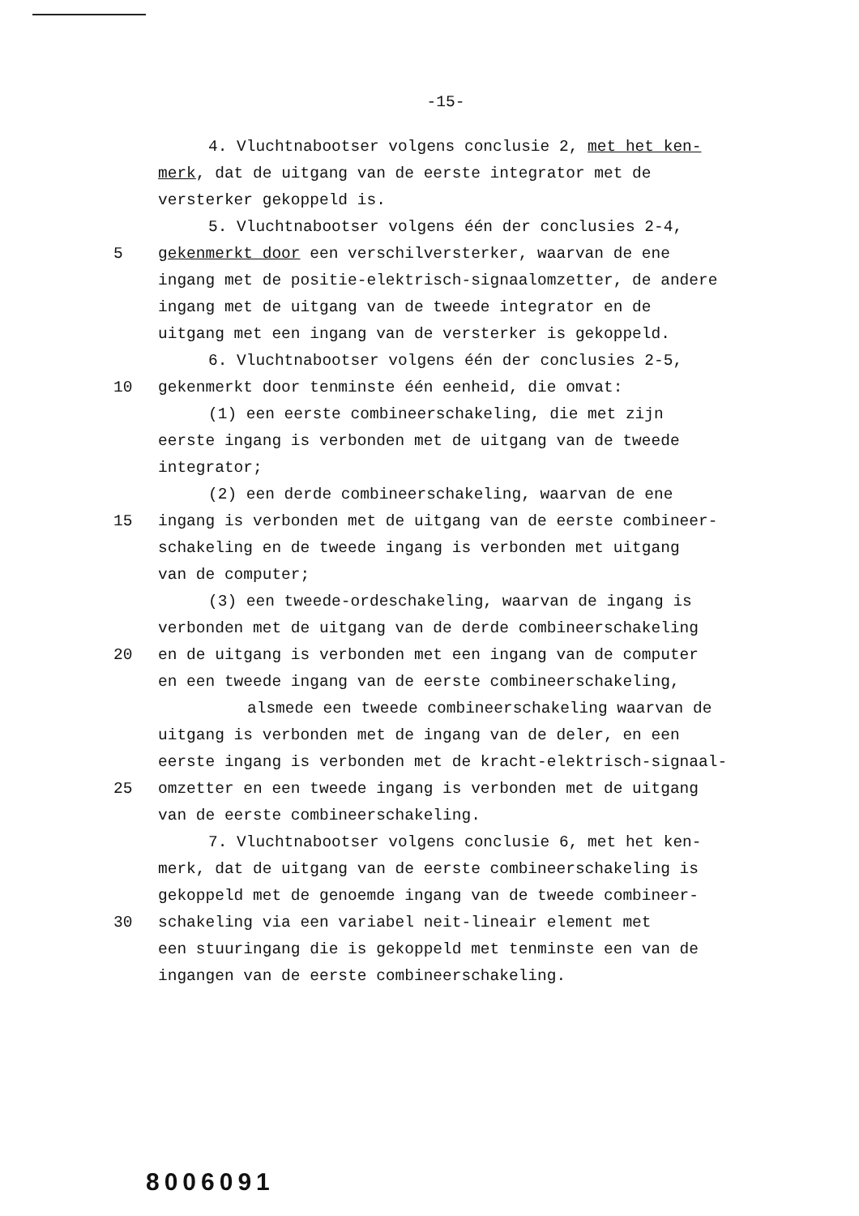-15-
4. Vluchtnabootser volgens conclusie 2, met het ken-
merk, dat de uitgang van de eerste integrator met de
versterker gekoppeld is.
5. Vluchtnabootser volgens één der conclusies 2-4,
5 gekenmerkt door een verschilversterker, waarvan de ene
ingang met de positie-elektrisch-signaalomzetter, de andere
ingang met de uitgang van de tweede integrator en de
uitgang met een ingang van de versterker is gekoppeld.
6. Vluchtnabootser volgens één der conclusies 2-5,
10 gekenmerkt door tenminste één eenheid, die omvat:
(1) een eerste combineerschakeling, die met zijn
eerste ingang is verbonden met de uitgang van de tweede
integrator;
(2) een derde combineerschakeling, waarvan de ene
15 ingang is verbonden met de uitgang van de eerste combineer-
schakeling en de tweede ingang is verbonden met uitgang
van de computer;
(3) een tweede-ordeschakeling, waarvan de ingang is
verbonden met de uitgang van de derde combineerschakeling
20 en de uitgang is verbonden met een ingang van de computer
en een tweede ingang van de eerste combineerschakeling,
alsmede een tweede combineerschakeling waarvan de
uitgang is verbonden met de ingang van de deler, en een
eerste ingang is verbonden met de kracht-elektrisch-signaal-
25 omzetter en een tweede ingang is verbonden met de uitgang
van de eerste combineerschakeling.
7. Vluchtnabootser volgens conclusie 6, met het ken-
merk, dat de uitgang van de eerste combineerschakeling is
gekoppeld met de genoemde ingang van de tweede combineer-
30 schakeling via een variabel neit-lineair element met
een stuuringang die is gekoppeld met tenminste een van de
ingangen van de eerste combineerschakeling.
8006091